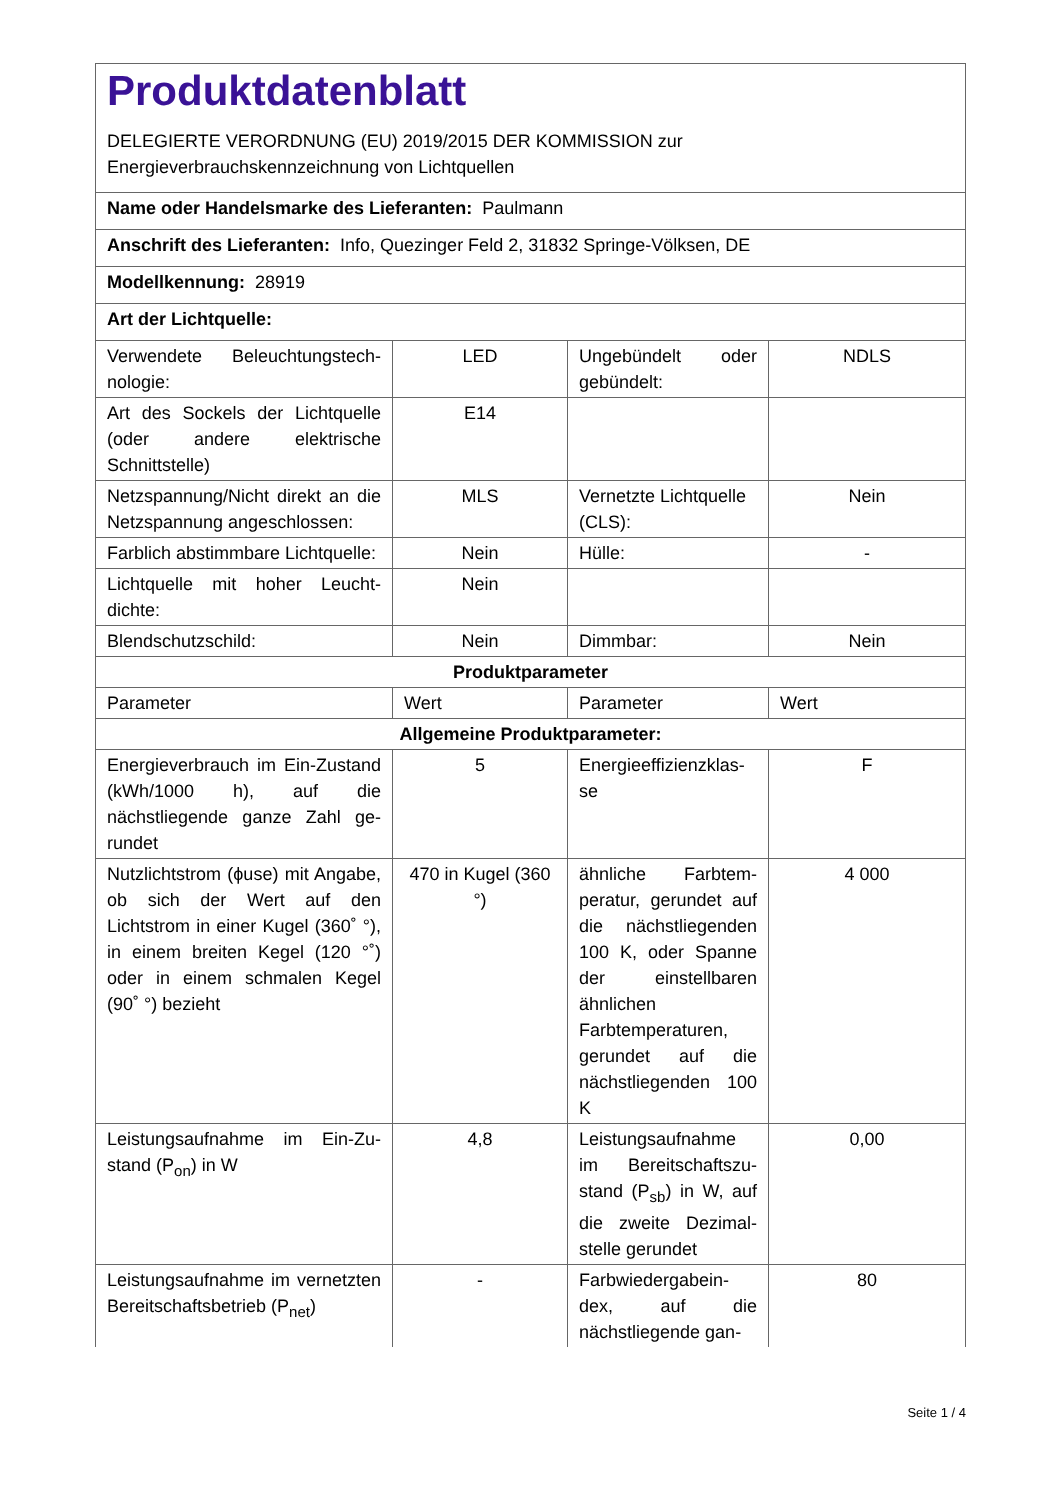| Produktdatenblatt DELEGIERTE VERORDNUNG (EU) 2019/2015 DER KOMMISSION zur Energieverbrauchskennzeichnung von Lichtquellen | | | |
| Name oder Handelsmarke des Lieferanten: Paulmann | | | |
| Anschrift des Lieferanten: Info, Quezinger Feld 2, 31832 Springe-Völksen, DE | | | |
| Modellkennung: 28919 | | | |
| Art der Lichtquelle: | | | |
| Verwendete Beleuchtungstech­nologie: | LED | Ungebündelt oder gebündelt: | NDLS |
| Art des Sockels der Lichtquelle (oder andere elektrische Schnittstelle) | E14 | | |
| Netzspannung/Nicht direkt an die Netzspannung angeschlos­sen: | MLS | Vernetzte Lichtquel­le (CLS): | Nein |
| Farblich abstimmbare Licht­quelle: | Nein | Hülle: | - |
| Lichtquelle mit hoher Leucht­dichte: | Nein | | |
| Blendschutzschild: | Nein | Dimmbar: | Nein |
| Produktparameter | | | |
| Parameter | Wert | Parameter | Wert |
| Allgemeine Produktparameter: | | | |
| Energieverbrauch im Ein-Zu­stand (kWh/1000 h), auf die nächstliegende ganze Zahl ge­rundet | 5 | Energieeffizienzklas­se | F |
| Nutzlichtstrom (ϕuse) mit An­gabe, ob sich der Wert auf den Lichtstrom in einer Kugel (360˚ °), in einem breiten Kegel (120 °˚) oder in einem schmalen Kegel (90˚ °) bezieht | 470 in Ku­gel (360 °) | ähnliche Farbtem­peratur, gerundet auf die nächst­liegenden 100 K, oder Spanne der einstellbaren ähnli­chen Farbtempera­turen, gerundet auf die nächstliegenden 100 K | 4 000 |
| Leistungsaufnahme im Ein-Zu­stand (P<sub>on</sub>) in W | 4,8 | Leistungsaufnahme im Bereitschaftszu­stand (P<sub>sb</sub>) in W, auf die zweite Dezimal­stelle gerundet | 0,00 |
| Leistungsaufnahme im vernetz­ten Bereitschaftsbetrieb (P<sub>net</sub>) | - | Farbwiedergabein­dex, auf die nächstliegende gan- | 80 |
Seite 1 / 4